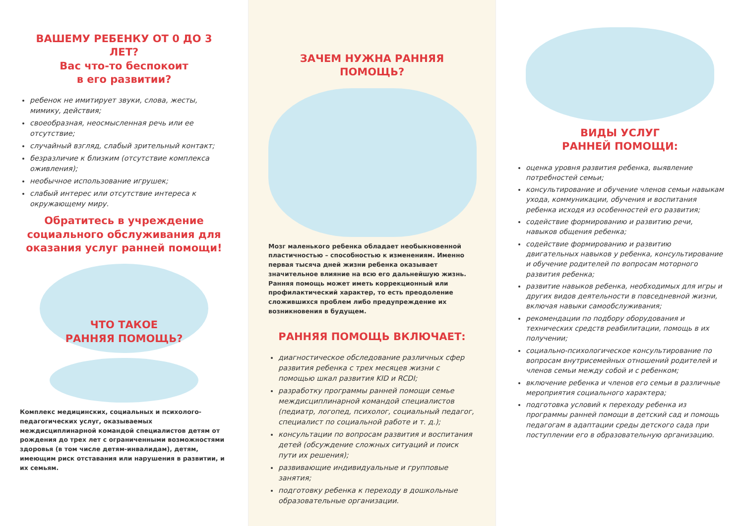ВАШЕМУ РЕБЕНКУ ОТ 0 ДО 3 ЛЕТ?
Вас что-то беспокоит
в его развитии?
ребенок не имитирует звуки, слова, жесты, мимику, действия;
своеобразная, неосмысленная речь или ее отсутствие;
случайный взгляд, слабый зрительный контакт;
безразличие к близким (отсутствие комплекса оживления);
необычное использование игрушек;
слабый интерес или отсутствие интереса к окружающему миру.
Обратитесь в учреждение социального обслуживания для оказания услуг ранней помощи!
ЧТО ТАКОЕ
РАННЯЯ ПОМОЩЬ?
Комплекс медицинских, социальных и психолого-педагогических услуг, оказываемых междисциплинарной командой специалистов детям от рождения до трех лет с ограниченными возможностями здоровья (в том числе детям-инвалидам), детям, имеющим риск отставания или нарушения в развитии, и их семьям.
ЗАЧЕМ НУЖНА РАННЯЯ ПОМОЩЬ?
Мозг маленького ребенка обладает необыкновенной пластичностью – способностью к изменениям. Именно первая тысяча дней жизни ребенка оказывает значительное влияние на всю его дальнейшую жизнь.
Ранняя помощь может иметь коррекционный или профилактический характер, то есть преодоление сложившихся проблем либо предупреждение их возникновения в будущем.
РАННЯЯ ПОМОЩЬ ВКЛЮЧАЕТ:
диагностическое обследование различных сфер развития ребенка с трех месяцев жизни с помощью шкал развития KID и RCDI;
разработку программы ранней помощи семье междисциплинарной командой специалистов (педиатр, логопед, психолог, социальный педагог, специалист по социальной работе и т. д.);
консультации по вопросам развития и воспитания детей (обсуждение сложных ситуаций и поиск пути их решения);
развивающие индивидуальные и групповые занятия;
подготовку ребенка к переходу в дошкольные образовательные организации.
ВИДЫ УСЛУГ
РАННЕЙ ПОМОЩИ:
оценка уровня развития ребенка, выявление потребностей семьи;
консультирование и обучение членов семьи навыкам ухода, коммуникации, обучения и воспитания ребенка исходя из особенностей его развития;
содействие формированию и развитию речи, навыков общения ребенка;
содействие формированию и развитию двигательных навыков у ребенка, консультирование и обучение родителей по вопросам моторного развития ребенка;
развитие навыков ребенка, необходимых для игры и других видов деятельности в повседневной жизни, включая навыки самообслуживания;
рекомендации по подбору оборудования и технических средств реабилитации, помощь в их получении;
социально-психологическое консультирование по вопросам внутрисемейных отношений родителей и членов семьи между собой и с ребенком;
включение ребенка и членов его семьи в различные мероприятия социального характера;
подготовка условий к переходу ребенка из программы ранней помощи в детский сад и помощь педагогам в адаптации среды детского сада при поступлении его в образовательную организацию.